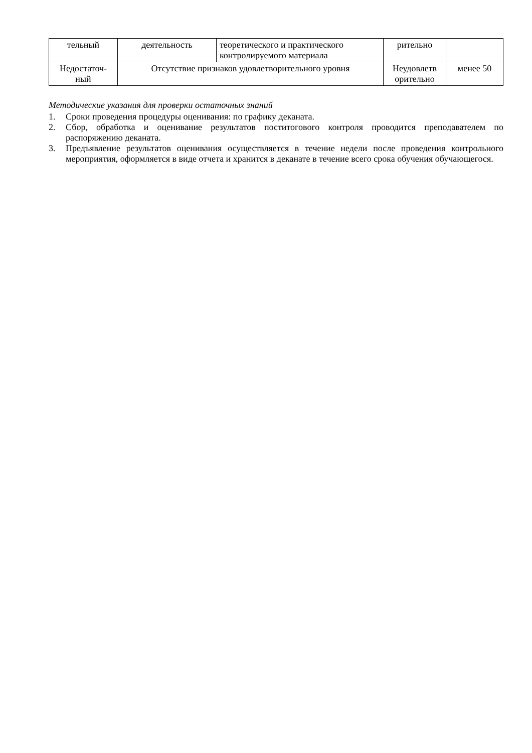| тельный | деятельность | теоретического и практического контролируемого материала | рительно | |
| Недостаточ-ный | Отсутствие признаков удовлетворительного уровня | | Неудовлетв орительно | менее 50 |
Методические указания для проверки остаточных знаний
1. Сроки проведения процедуры оценивания: по графику деканата.
2. Сбор, обработка и оценивание результатов поститогового контроля проводится преподавателем по распоряжению деканата.
3. Предъявление результатов оценивания осуществляется в течение недели после проведения контрольного мероприятия, оформляется в виде отчета и хранится в деканате в течение всего срока обучения обучающегося.